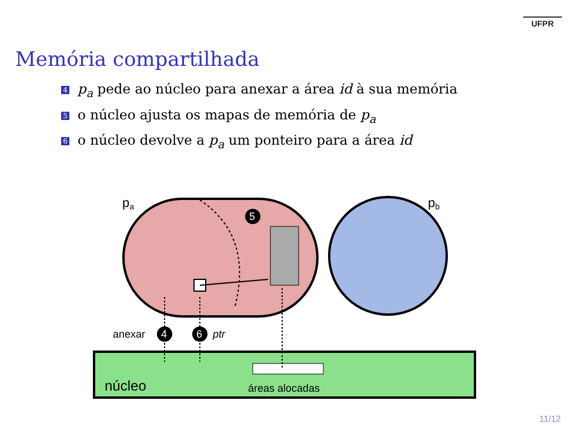UFPR
Memória compartilhada
4 p<sub>a</sub> pede ao núcleo para anexar a área id à sua memória
5 o núcleo ajusta os mapas de memória de p<sub>a</sub>
6 o núcleo devolve a p<sub>a</sub> um ponteiro para a área id
5
4
6
pa
pb
anexar
ptr
núcleo
áreas alocadas
11/12